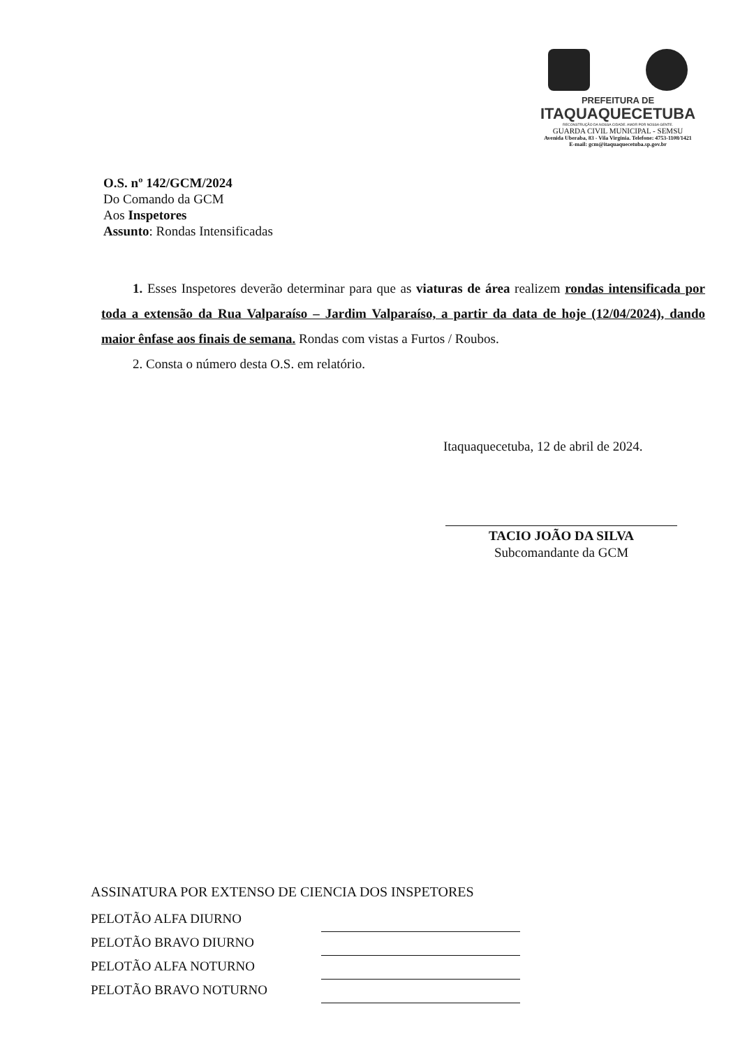PREFEITURA DE
ITAQUAQUECETUBA
RECONSTRUÇÃO DA NOSSA CIDADE. AMOR POR NOSSA GENTE.
GUARDA CIVIL MUNICIPAL - SEMSU
Avenida Uberaba, 83 - Vila Virginia. Telefone: 4753-1108/1421
E-mail: gcm@itaquaquecetuba.sp.gov.br
O.S. nº 142/GCM/2024
Do Comando da GCM
Aos Inspetores
Assunto: Rondas Intensificadas
1. Esses Inspetores deverão determinar para que as viaturas de área realizem rondas intensificada por toda a extensão da Rua Valparaíso – Jardim Valparaíso, a partir da data de hoje (12/04/2024), dando maior ênfase aos finais de semana. Rondas com vistas a Furtos / Roubos.
2. Consta o número desta O.S. em relatório.
Itaquaquecetuba, 12 de abril de 2024.
TACIO JOÃO DA SILVA
Subcomandante da GCM
ASSINATURA POR EXTENSO DE CIENCIA DOS INSPETORES
PELOTÃO ALFA DIURNO
PELOTÃO BRAVO DIURNO
PELOTÃO ALFA NOTURNO
PELOTÃO BRAVO NOTURNO